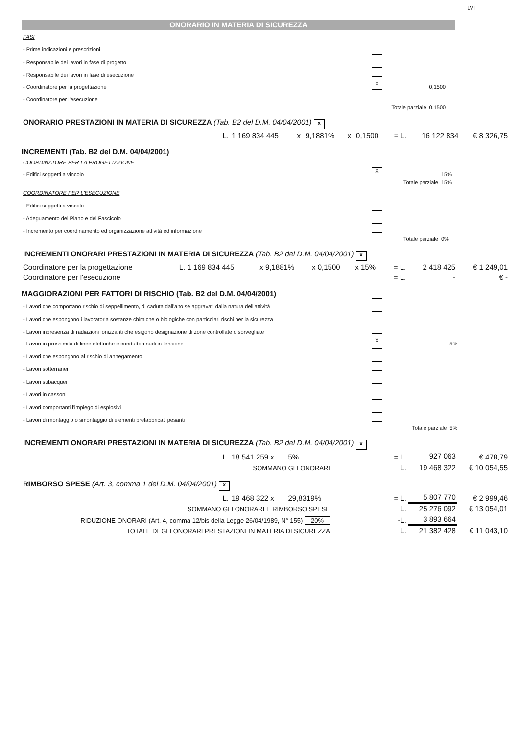LVI
ONORARIO IN MATERIA DI SICUREZZA
| FASI | | | |
| - Prime indicazioni e prescrizioni | | | |
| - Responsabile dei lavori in fase di progetto | | | |
| - Responsabile dei lavori in fase di esecuzione | | | |
| - Coordinatore per la progettazione | | x | 0,1500 |
| - Coordinatore per l'esecuzione | | | |
| | Totale parziale | | 0,1500 |
| ONORARIO PRESTAZIONI IN MATERIA DI SICUREZZA (Tab. B2 del D.M. 04/04/2001) x | | | | | | | | |
| L. | 1 169 834 445 | x | 9,1881% | x | 0,1500 | = L. | 16 122 834 | € 8 326,75 |
INCREMENTI (Tab. B2 del D.M. 04/04/2001)
| COORDINATORE PER LA PROGETTAZIONE | | | |
| - Edifici soggetti a vincolo | | X | 15% |
| | Totale parziale | | 15% |
| COORDINATORE PER L'ESECUZIONE | | | |
| - Edifici soggetti a vincolo | | | |
| - Adeguamento del Piano e del Fascicolo | | | |
| - Incremento per coordinamento ed organizzazione attività ed informazione | | | |
| | Totale parziale | | 0% |
| INCREMENTI ONORARI PRESTAZIONI IN MATERIA DI SICUREZZA (Tab. B2 del D.M. 04/04/2001) x | | | | | | | |
| Coordinatore per la progettazione | L. 1 169 834 445 | x 9,1881% | x 0,1500 | x 15% | = L. | 2 418 425 | € 1 249,01 |
| Coordinatore per l'esecuzione | | | | | = L. | - | € - |
MAGGIORAZIONI PER FATTORI DI RISCHIO (Tab. B2 del D.M. 04/04/2001)
| - Lavori che comportano rischio di seppellimento, di caduta dall'alto se aggravati dalla natura dell'attività | | | |
| - Lavori che espongono i lavoratoria sostanze chimiche o biologiche con particolari rischi per la sicurezza | | | |
| - Lavori inpresenza di radiazioni ionizzanti che esigono designazione di zone controllate o sorvegliate | | | |
| - Lavori in prossimità di linee elettriche e conduttori nudi in tensione | | X | 5% |
| - Lavori che espongono al rischio di annegamento | | | |
| - Lavori sotterranei | | | |
| - Lavori subacquei | | | |
| - Lavori in cassoni | | | |
| - Lavori comportanti l'impiego di esplosivi | | | |
| - Lavori di montaggio o smontaggio di elementi prefabbricati pesanti | | | |
| | Totale parziale | | 5% |
| INCREMENTI ONORARI PRESTAZIONI IN MATERIA DI SICUREZZA (Tab. B2 del D.M. 04/04/2001) x | | | | | |
| L. | 18 541 259 x | 5% | = L. | 927 063 | € 478,79 |
| SOMMANO GLI ONORARI | | | L. | 19 468 322 | € 10 054,55 |
| RIMBORSO SPESE (Art. 3, comma 1 del D.M. 04/04/2001) x | | | | | |
| L. | 19 468 322 x | 29,8319% | = L. | 5 807 770 | € 2 999,46 |
| SOMMANO GLI ONORARI E RIMBORSO SPESE | | | L. | 25 276 092 | € 13 054,01 |
| RIDUZIONE ONORARI (Art. 4, comma 12/bis della Legge 26/04/1989, N° 155) 20% | | | -L. | 3 893 664 | |
| TOTALE DEGLI ONORARI PRESTAZIONI IN MATERIA DI SICUREZZA | | | L. | 21 382 428 | € 11 043,10 |